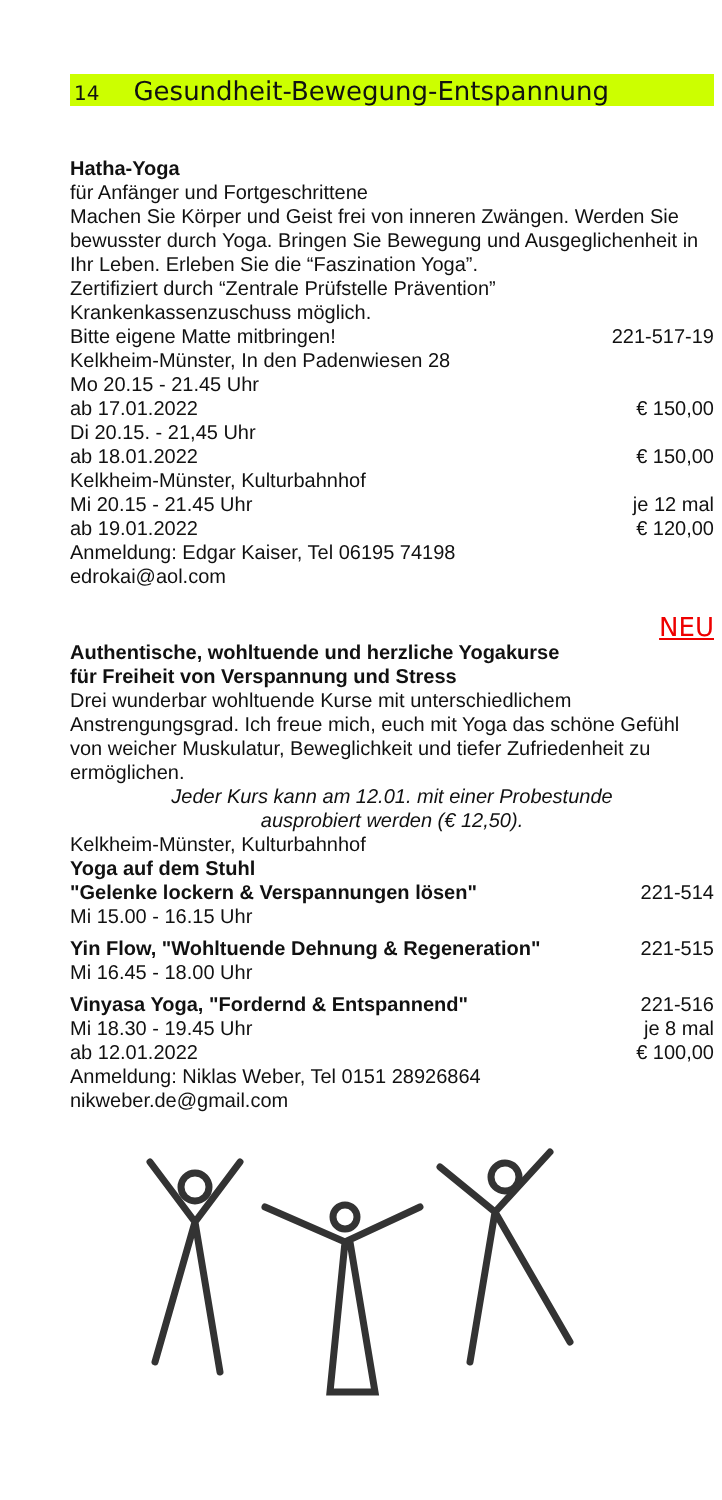14 Gesundheit-Bewegung-Entspannung
Hatha-Yoga
für Anfänger und Fortgeschrittene
Machen Sie Körper und Geist frei von inneren Zwängen. Werden Sie bewusster durch Yoga. Bringen Sie Bewegung und Ausgeglichenheit in Ihr Leben. Erleben Sie die “Faszination Yoga”.
Zertifiziert durch “Zentrale Prüfstelle Prävention”
Krankenkassenzuschuss möglich.
Bitte eigene Matte mitbringen! 221-517-19
Kelkheim-Münster, In den Padenwiesen 28
Mo 20.15 - 21.45 Uhr
ab 17.01.2022 € 150,00
Di 20.15. - 21,45 Uhr
ab 18.01.2022 € 150,00
Kelkheim-Münster, Kulturbahnhof
Mi 20.15 - 21.45 Uhr je 12 mal
ab 19.01.2022 € 120,00
Anmeldung: Edgar Kaiser, Tel 06195 74198
edrokai@aol.com
NEU
Authentische, wohltuende und herzliche Yogakurse
für Freiheit von Verspannung und Stress
Drei wunderbar wohltuende Kurse mit unterschiedlichem Anstrengungsgrad. Ich freue mich, euch mit Yoga das schöne Gefühl von weicher Muskulatur, Beweglichkeit und tiefer Zufriedenheit zu ermöglichen.
Jeder Kurs kann am 12.01. mit einer Probestunde
ausprobiert werden (€ 12,50).
Kelkheim-Münster, Kulturbahnhof
Yoga auf dem Stuhl
"Gelenke lockern & Verspannungen lösen" 221-514
Mi 15.00 - 16.15 Uhr
Yin Flow, "Wohltuende Dehnung & Regeneration" 221-515
Mi 16.45 - 18.00 Uhr
Vinyasa Yoga, "Fordernd & Entspannend" 221-516
Mi 18.30 - 19.45 Uhr je 8 mal
ab 12.01.2022 € 100,00
Anmeldung: Niklas Weber, Tel 0151 28926864
nikweber.de@gmail.com